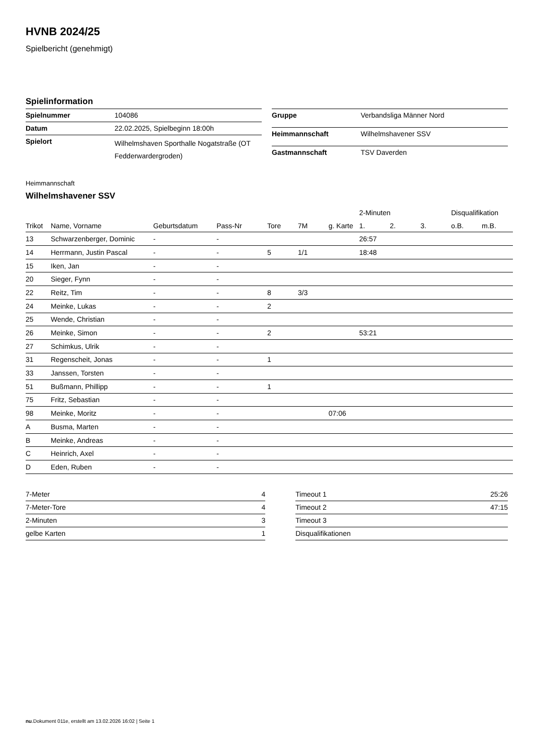HVNB 2024/25
Spielbericht (genehmigt)
Spielinformation
| Spielnummer | 104086 |
| Datum | 22.02.2025, Spielbeginn 18:00h |
| Spielort | Wilhelmshaven Sporthalle Nogatstraße (OT Fedderwardergroden) |
| Gruppe | Verbandsliga Männer Nord |
| Heimmannschaft | Wilhelmshavener SSV |
| Gastmannschaft | TSV Daverden |
Heimmannschaft
Wilhelmshavener SSV
| | | | | | | | 2-Minuten | | | Disqualifikation | |
| --- | --- | --- | --- | --- | --- | --- | --- | --- | --- | --- | --- |
| Trikot | Name, Vorname | Geburtsdatum | Pass-Nr | Tore | 7M | g. Karte | 1. | 2. | 3. | o.B. | m.B. |
| 13 | Schwarzenberger, Dominic | - | - | | | | 26:57 | | | | |
| 14 | Herrmann, Justin Pascal | - | - | 5 | 1/1 | | 18:48 | | | | |
| 15 | Iken, Jan | - | - | | | | | | | | |
| 20 | Sieger, Fynn | - | - | | | | | | | | |
| 22 | Reitz, Tim | - | - | 8 | 3/3 | | | | | | |
| 24 | Meinke, Lukas | - | - | 2 | | | | | | | |
| 25 | Wende, Christian | - | - | | | | | | | | |
| 26 | Meinke, Simon | - | - | 2 | | | 53:21 | | | | |
| 27 | Schimkus, Ulrik | - | - | | | | | | | | |
| 31 | Regenscheit, Jonas | - | - | 1 | | | | | | | |
| 33 | Janssen, Torsten | - | - | | | | | | | | |
| 51 | Bußmann, Phillipp | - | - | 1 | | | | | | | |
| 75 | Fritz, Sebastian | - | - | | | | | | | | |
| 98 | Meinke, Moritz | - | - | | | 07:06 | | | | | |
| A | Busma, Marten | - | - | | | | | | | | |
| B | Meinke, Andreas | - | - | | | | | | | | |
| C | Heinrich, Axel | - | - | | | | | | | | |
| D | Eden, Ruben | - | - | | | | | | | | |
| 7-Meter | 4 |
| 7-Meter-Tore | 4 |
| 2-Minuten | 3 |
| gelbe Karten | 1 |
| Timeout 1 | 25:26 |
| Timeout 2 | 47:15 |
| Timeout 3 | |
| Disqualifikationen | |
nu.Dokument 011e, erstellt am 13.02.2026 16:02 | Seite 1